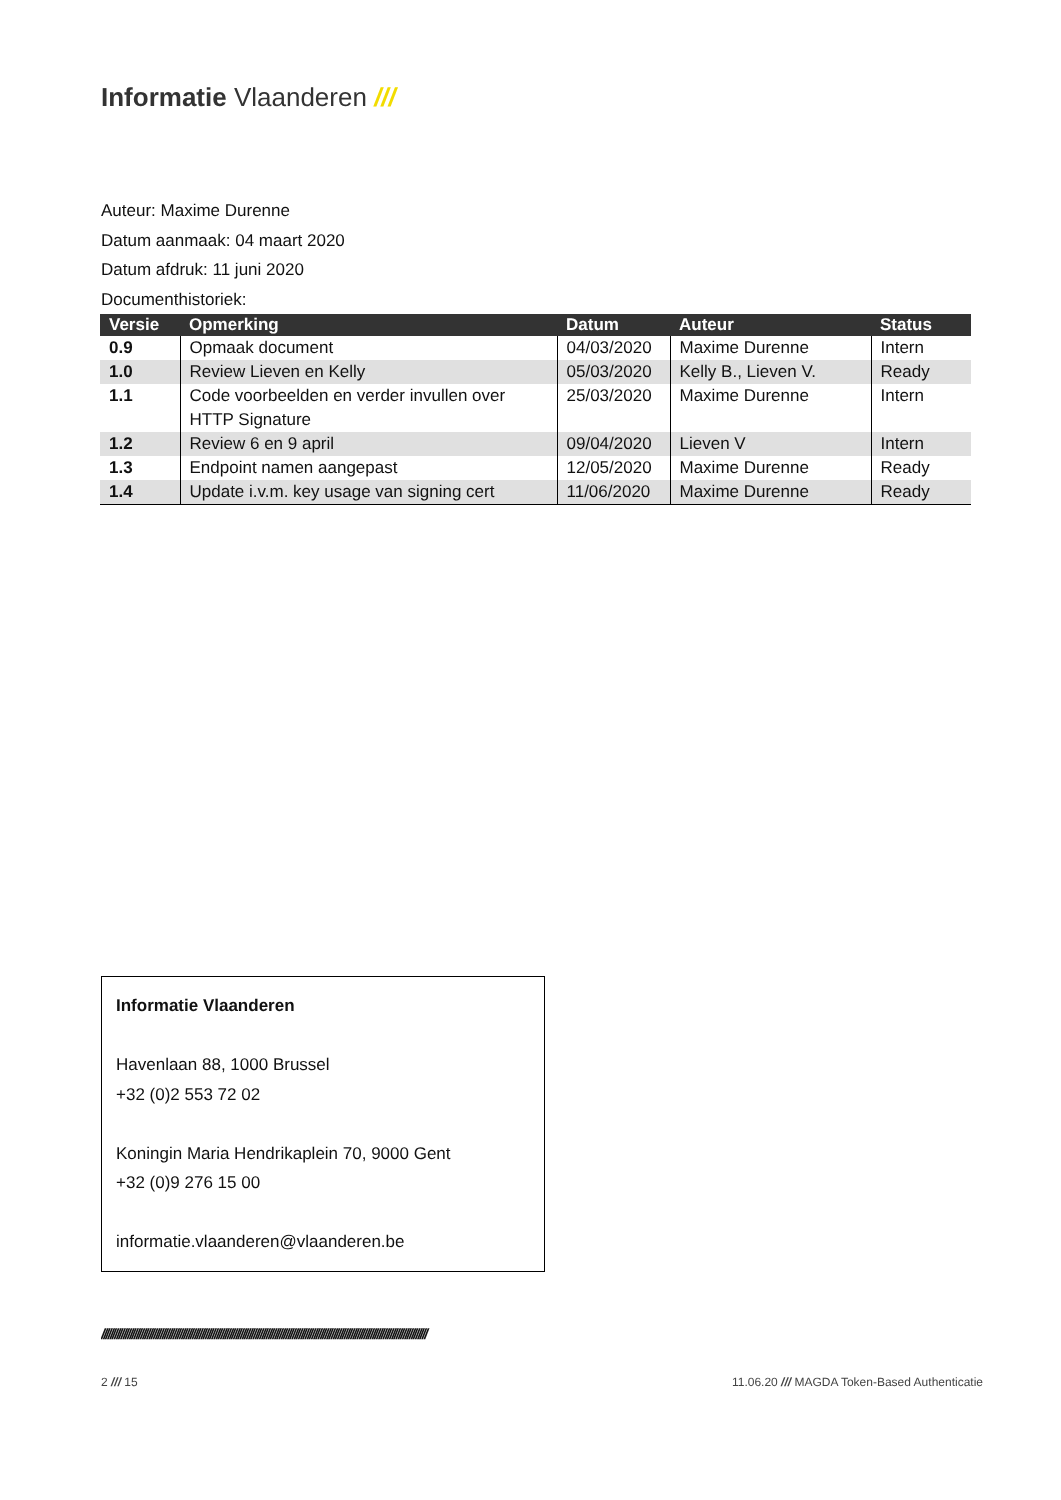Informatie Vlaanderen ///
Auteur: Maxime Durenne
Datum aanmaak: 04 maart 2020
Datum afdruk: 11 juni 2020
Documenthistoriek:
| Versie | Opmerking | Datum | Auteur | Status |
| --- | --- | --- | --- | --- |
| 0.9 | Opmaak document | 04/03/2020 | Maxime Durenne | Intern |
| 1.0 | Review Lieven en Kelly | 05/03/2020 | Kelly B., Lieven V. | Ready |
| 1.1 | Code voorbeelden en verder invullen over HTTP Signature | 25/03/2020 | Maxime Durenne | Intern |
| 1.2 | Review 6 en 9 april | 09/04/2020 | Lieven V | Intern |
| 1.3 | Endpoint namen aangepast | 12/05/2020 | Maxime Durenne | Ready |
| 1.4 | Update i.v.m. key usage van signing cert | 11/06/2020 | Maxime Durenne | Ready |
Informatie Vlaanderen
Havenlaan 88, 1000 Brussel
+32 (0)2 553 72 02
Koningin Maria Hendrikaplein 70, 9000 Gent
+32 (0)9 276 15 00
informatie.vlaanderen@vlaanderen.be
//////////////////////////////////////////////////////////////////////////////////////////////////////////////////////////////////////////////////////
2 /// 15
11.06.20 /// MAGDA Token-Based Authenticatie